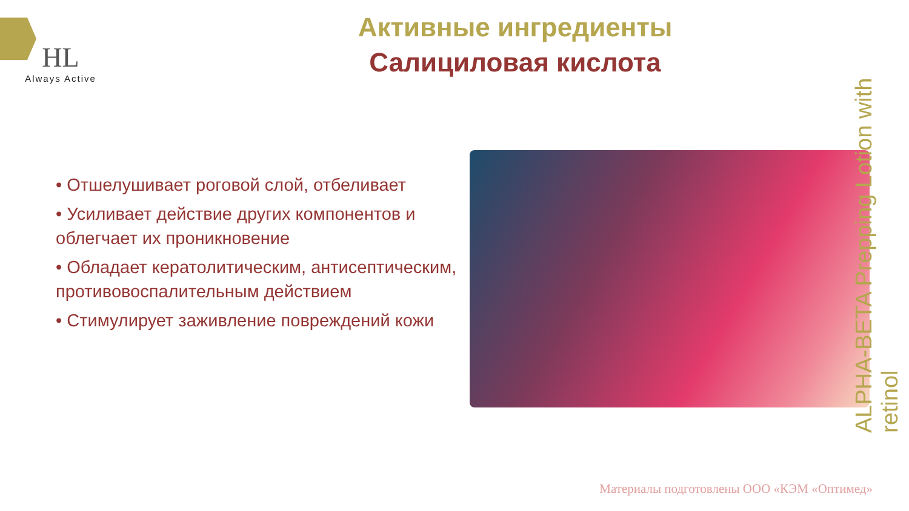HL
Always Active
Активные ингредиенты
Салициловая кислота
• Отшелушивает роговой слой, отбеливает
• Усиливает действие других компонентов и облегчает их проникновение
• Обладает кератолитическим, антисептическим, противовоспалительным действием
• Стимулирует заживление повреждений кожи
ALPHA-BETA Prepping Lotion with retinol
Материалы подготовлены ООО «КЭМ «Оптимед»